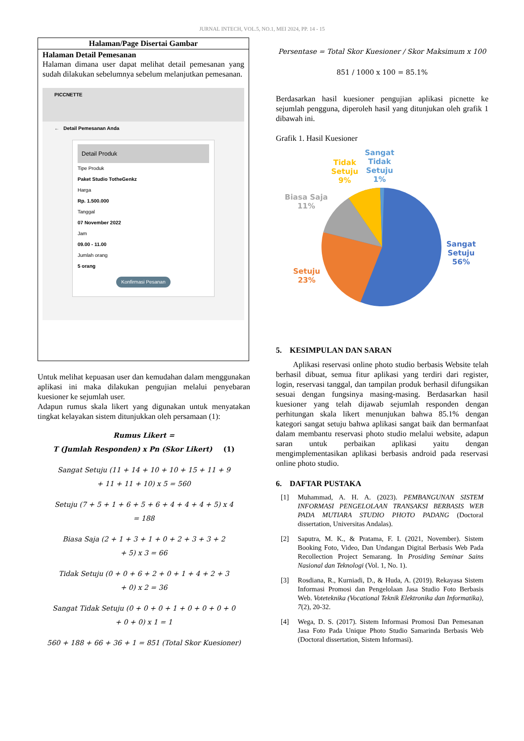JURNAL INTECH, VOL.5, NO.1, MEI 2024, PP. 14 - 15
| Halaman/Page Disertai Gambar |
| --- |
| Halaman Detail Pemesanan Halaman dimana user dapat melihat detail pemesanan yang sudah dilakukan sebelumnya sebelum melanjutkan pemesanan. PICCNETTE ← Detail Pemesanan Anda Detail Produk Tipe Produk Paket Studio TotheGenkz Harga Rp. 1.500.000 Tanggal 07 November 2022 Jam 09.00 - 11.00 Jumlah orang 5 orang Konfirmasi Pesanan |
Untuk melihat kepuasan user dan kemudahan dalam menggunakan aplikasi ini maka dilakukan pengujian melalui penyebaran kuesioner ke sejumlah user.
Adapun rumus skala likert yang digunakan untuk menyatakan tingkat kelayakan sistem ditunjukkan oleh persamaan (1):
Rumus Likert =
T (Jumlah Responden) x Pn (Skor Likert) (1)
Sangat Setuju (11 + 14 + 10 + 10 + 15 + 11 + 9
+ 11 + 11 + 10) x 5 = 560
Setuju (7 + 5 + 1 + 6 + 5 + 6 + 4 + 4 + 4 + 5) x 4
= 188
Biasa Saja (2 + 1 + 3 + 1 + 0 + 2 + 3 + 3 + 2
+ 5) x 3 = 66
Tidak Setuju (0 + 0 + 6 + 2 + 0 + 1 + 4 + 2 + 3
+ 0) x 2 = 36
Sangat Tidak Setuju (0 + 0 + 0 + 1 + 0 + 0 + 0 + 0
+ 0 + 0) x 1 = 1
560 + 188 + 66 + 36 + 1 = 851 (Total Skor Kuesioner)
Persentase = Total Skor Kuesioner / Skor Maksimum x 100
851 / 1000 x 100 = 85.1%
Berdasarkan hasil kuesioner pengujian aplikasi picnette ke sejumlah pengguna, diperoleh hasil yang ditunjukan oleh grafik 1 dibawah ini.
Grafik 1. Hasil Kuesioner
Sangat
Tidak
Setuju
1%
Tidak
Setuju
9%
Biasa Saja
11%
Sangat
Setuju
56%
Setuju
23%
5. KESIMPULAN DAN SARAN
Aplikasi reservasi online photo studio berbasis Website telah berhasil dibuat, semua fitur aplikasi yang terdiri dari register, login, reservasi tanggal, dan tampilan produk berhasil difungsikan sesuai dengan fungsinya masing-masing. Berdasarkan hasil kuesioner yang telah dijawab sejumlah responden dengan perhitungan skala likert menunjukan bahwa 85.1% dengan kategori sangat setuju bahwa aplikasi sangat baik dan bermanfaat dalam membantu reservasi photo studio melalui website, adapun saran untuk perbaikan aplikasi yaitu dengan mengimplementasikan aplikasi berbasis android pada reservasi online photo studio.
6. DAFTAR PUSTAKA
[1]
Muhammad, A. H. A. (2023). PEMBANGUNAN SISTEM INFORMASI PENGELOLAAN TRANSAKSI BERBASIS WEB PADA MUTIARA STUDIO PHOTO PADANG (Doctoral dissertation, Universitas Andalas).
[2]
Saputra, M. K., & Pratama, F. I. (2021, November). Sistem Booking Foto, Video, Dan Undangan Digital Berbasis Web Pada Recollection Project Semarang. In Prosiding Seminar Sains Nasional dan Teknologi (Vol. 1, No. 1).
[3]
Rosdiana, R., Kurniadi, D., & Huda, A. (2019). Rekayasa Sistem Informasi Promosi dan Pengelolaan Jasa Studio Foto Berbasis Web. Voteteknika (Vocational Teknik Elektronika dan Informatika), 7(2), 20-32.
[4]
Wega, D. S. (2017). Sistem Informasi Promosi Dan Pemesanan Jasa Foto Pada Unique Photo Studio Samarinda Berbasis Web (Doctoral dissertation, Sistem Informasi).